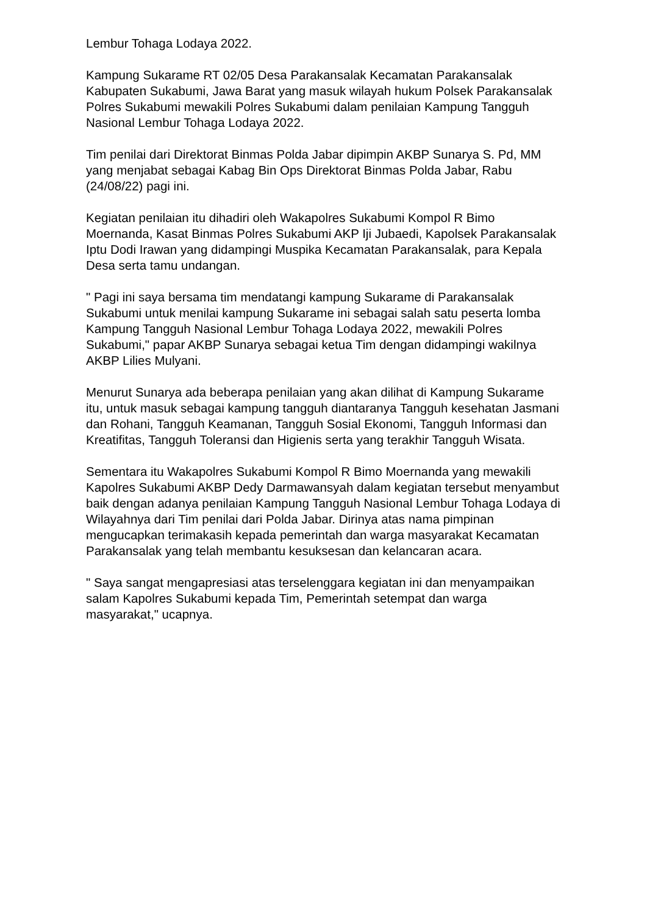Lembur Tohaga Lodaya 2022.
Kampung Sukarame RT 02/05 Desa Parakansalak Kecamatan Parakansalak Kabupaten Sukabumi, Jawa Barat yang masuk wilayah hukum Polsek Parakansalak Polres Sukabumi mewakili Polres Sukabumi dalam penilaian Kampung Tangguh Nasional Lembur Tohaga Lodaya 2022.
Tim penilai dari Direktorat Binmas Polda Jabar dipimpin AKBP Sunarya S. Pd, MM yang menjabat sebagai Kabag Bin Ops Direktorat Binmas Polda Jabar, Rabu (24/08/22) pagi ini.
Kegiatan penilaian itu dihadiri oleh Wakapolres Sukabumi Kompol R Bimo Moernanda, Kasat Binmas Polres Sukabumi AKP Iji Jubaedi, Kapolsek Parakansalak Iptu Dodi Irawan yang didampingi Muspika Kecamatan Parakansalak, para Kepala Desa serta tamu undangan.
" Pagi ini saya bersama tim mendatangi kampung Sukarame di Parakansalak Sukabumi untuk menilai kampung Sukarame ini sebagai salah satu peserta lomba Kampung Tangguh Nasional Lembur Tohaga Lodaya 2022, mewakili Polres Sukabumi," papar AKBP Sunarya sebagai ketua Tim dengan didampingi wakilnya AKBP Lilies Mulyani.
Menurut Sunarya ada beberapa penilaian yang akan dilihat di Kampung Sukarame itu, untuk masuk sebagai kampung tangguh diantaranya Tangguh kesehatan Jasmani dan Rohani, Tangguh Keamanan, Tangguh Sosial Ekonomi, Tangguh Informasi dan Kreatifitas, Tangguh Toleransi dan Higienis serta yang terakhir Tangguh Wisata.
Sementara itu Wakapolres Sukabumi Kompol R Bimo Moernanda yang mewakili Kapolres Sukabumi AKBP Dedy Darmawansyah dalam kegiatan tersebut menyambut baik dengan adanya penilaian Kampung Tangguh Nasional Lembur Tohaga Lodaya di Wilayahnya dari Tim penilai dari Polda Jabar. Dirinya atas nama pimpinan mengucapkan terimakasih kepada pemerintah dan warga masyarakat Kecamatan Parakansalak yang telah membantu kesuksesan dan kelancaran acara.
" Saya sangat mengapresiasi atas terselenggara kegiatan ini dan menyampaikan salam Kapolres Sukabumi kepada Tim, Pemerintah setempat dan warga masyarakat," ucapnya.